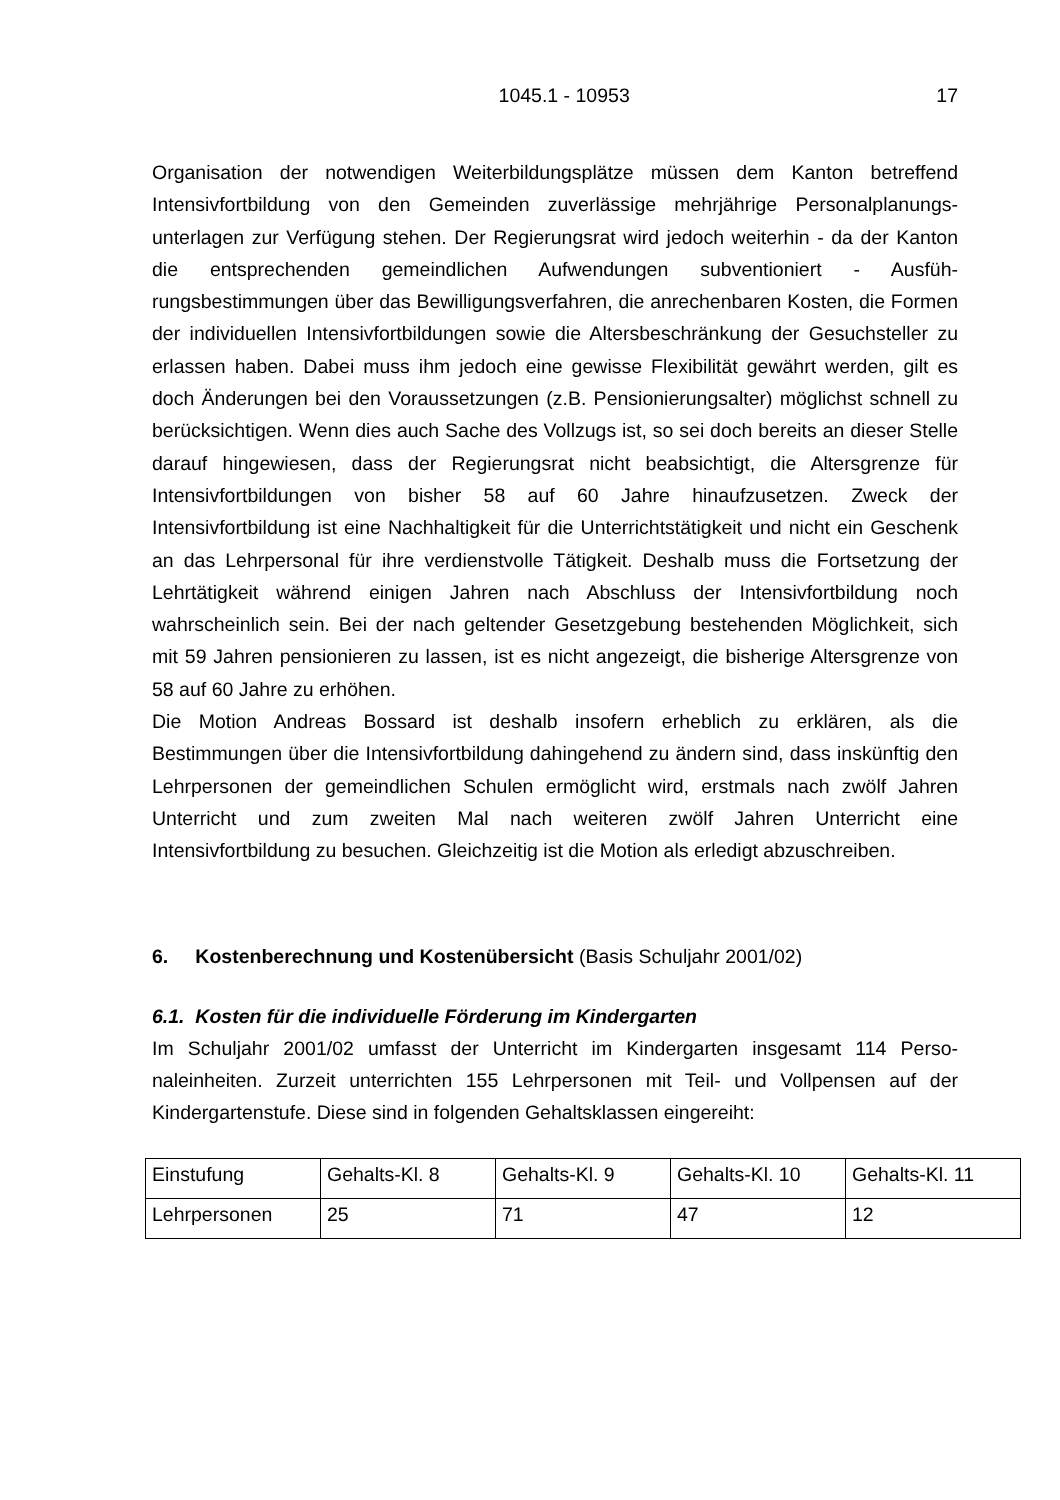1045.1 - 10953 17
Organisation der notwendigen Weiterbildungsplätze müssen dem Kanton betreffend Intensivfortbildung von den Gemeinden zuverlässige mehrjährige Personalplanungs­unterlagen zur Verfügung stehen. Der Regierungsrat wird jedoch weiterhin - da der Kanton die entsprechenden gemeindlichen Aufwendungen subventioniert - Ausfüh­rungsbestimmungen über das Bewilligungsverfahren, die anrechenbaren Kosten, die Formen der individuellen Intensivfortbildungen sowie die Altersbeschränkung der Gesuchsteller zu erlassen haben. Dabei muss ihm jedoch eine gewisse Flexibilität gewährt werden, gilt es doch Änderungen bei den Voraussetzungen (z.B. Pensionie­rungsalter) möglichst schnell zu berücksichtigen. Wenn dies auch Sache des Voll­zugs ist, so sei doch bereits an dieser Stelle darauf hingewiesen, dass der Regie­rungsrat nicht beabsichtigt, die Altersgrenze für Intensivfortbildungen von bisher 58 auf 60 Jahre hinaufzusetzen. Zweck der Intensivfortbildung ist eine Nachhaltigkeit für die Unterrichtstätigkeit und nicht ein Geschenk an das Lehrpersonal für ihre ver­dienstvolle Tätigkeit. Deshalb muss die Fortsetzung der Lehrtätigkeit während eini­gen Jahren nach Abschluss der Intensivfortbildung noch wahrscheinlich sein. Bei der nach geltender Gesetzgebung bestehenden Möglichkeit, sich mit 59 Jahren pensio­nieren zu lassen, ist es nicht angezeigt, die bisherige Altersgrenze von 58 auf 60 Jahre zu erhöhen.
Die Motion Andreas Bossard ist deshalb insofern erheblich zu erklären, als die Bestimmungen über die Intensivfortbildung dahingehend zu ändern sind, dass ins­künftig den Lehrpersonen der gemeindlichen Schulen ermöglicht wird, erstmals nach zwölf Jahren Unterricht und zum zweiten Mal nach weiteren zwölf Jahren Unterricht eine Intensivfortbildung zu besuchen. Gleichzeitig ist die Motion als erledigt abzu­schreiben.
6. Kostenberechnung und Kostenübersicht (Basis Schuljahr 2001/02)
6.1. Kosten für die individuelle Förderung im Kindergarten
Im Schuljahr 2001/02 umfasst der Unterricht im Kindergarten insgesamt 114 Perso­naleinheiten. Zurzeit unterrichten 155 Lehrpersonen mit Teil- und Vollpensen auf der Kindergartenstufe. Diese sind in folgenden Gehaltsklassen eingereiht:
| Einstufung | Gehalts-Kl. 8 | Gehalts-Kl. 9 | Gehalts-Kl. 10 | Gehalts-Kl. 11 |
| Lehrpersonen | 25 | 71 | 47 | 12 |